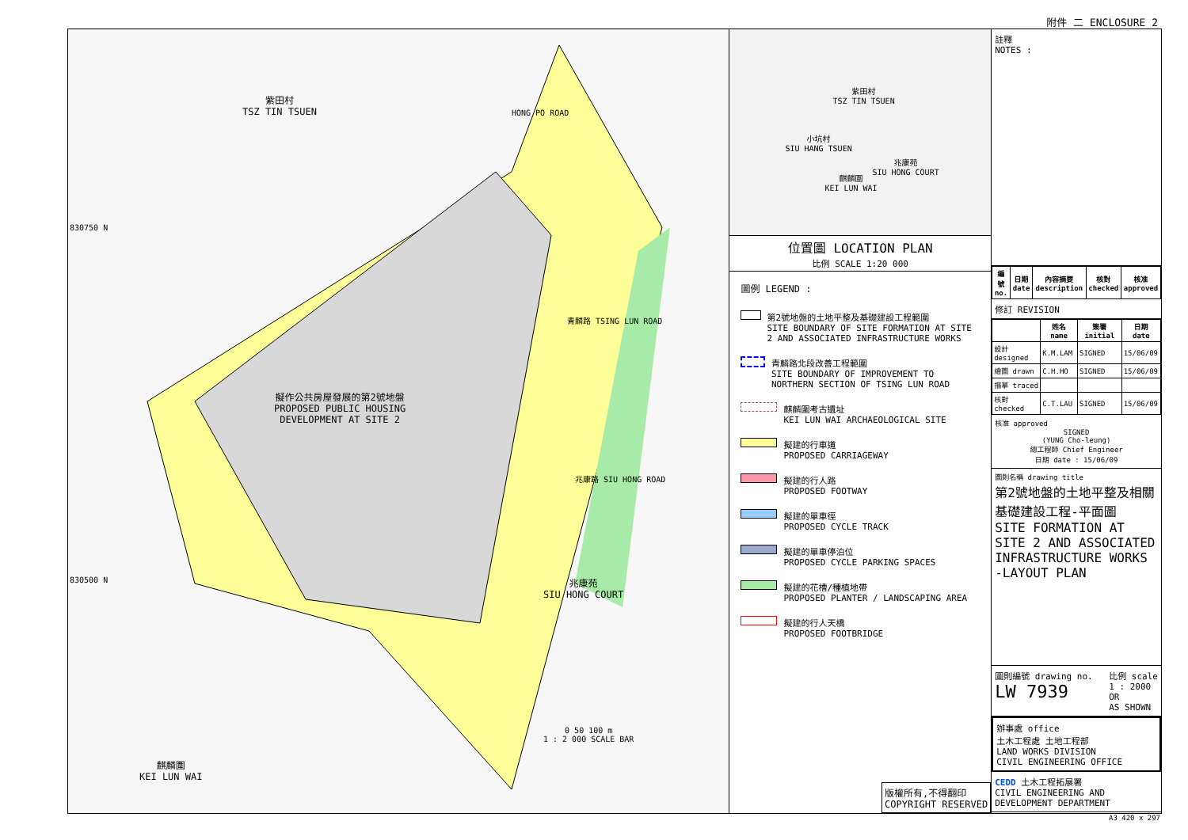附件 二 ENCLOSURE 2
紫田村
TSZ TIN TSUEN
擬作公共房屋發展的第2號地盤
PROPOSED PUBLIC HOUSING
DEVELOPMENT AT SITE 2
兆康苑
SIU HONG COURT
麒麟圍
KEI LUN WAI
0 50 100 m
1 : 2 000 SCALE BAR
830750 N
830500 N
兆康路 SIU HONG ROAD
HONG PO ROAD
青麟路 TSING LUN ROAD
紫田村
TSZ TIN TSUEN
小坑村
SIU HANG TSUEN
麒麟圍
KEI LUN WAI
兆康苑
SIU HONG COURT
位置圖 LOCATION PLAN
比例 SCALE 1:20 000
圖例 LEGEND :
第2號地盤的土地平整及基礎建設工程範圍
SITE BOUNDARY OF SITE FORMATION AT SITE 2 AND ASSOCIATED INFRASTRUCTURE WORKS
青麟路北段改善工程範圍
SITE BOUNDARY OF IMPROVEMENT TO NORTHERN SECTION OF TSING LUN ROAD
麒麟圍考古遺址
KEI LUN WAI ARCHAEOLOGICAL SITE
擬建的行車道
PROPOSED CARRIAGEWAY
擬建的行人路
PROPOSED FOOTWAY
擬建的單車徑
PROPOSED CYCLE TRACK
擬建的單車停泊位
PROPOSED CYCLE PARKING SPACES
擬建的花槽/種植地帶
PROPOSED PLANTER / LANDSCAPING AREA
擬建的行人天橋
PROPOSED FOOTBRIDGE
版權所有,不得翻印
COPYRIGHT RESERVED
註釋
NOTES :
| 編號 no. | 日期 date | 內容摘要 description | 核對 checked | 核准 approved |
| --- | --- | --- | --- | --- |
修訂 REVISION
| | 姓名 name | 簽署 initial | 日期 date |
| --- | --- | --- | --- |
| 設計 designed | K.M.LAM | SIGNED | 15/06/09 |
| 繪圖 drawn | C.H.HO | SIGNED | 15/06/09 |
| 描摹 traced | | | |
| 核對 checked | C.T.LAU | SIGNED | 15/06/09 |
核准 approved
SIGNED
(YUNG Cho-leung)
總工程師 Chief Engineer
日期 date : 15/06/09
圖則名稱 drawing title
第2號地盤的土地平整及相關基礎建設工程-平面圖
SITE FORMATION AT SITE 2 AND ASSOCIATED INFRASTRUCTURE WORKS -LAYOUT PLAN
圖則編號 drawing no.
LW 7939
比例 scale
1 : 2000
OR
AS SHOWN
辦事處 office
土木工程處 土地工程部
LAND WORKS DIVISION
CIVIL ENGINEERING OFFICE
CEDD 土木工程拓展署
CIVIL ENGINEERING AND DEVELOPMENT DEPARTMENT
A3 420 x 297